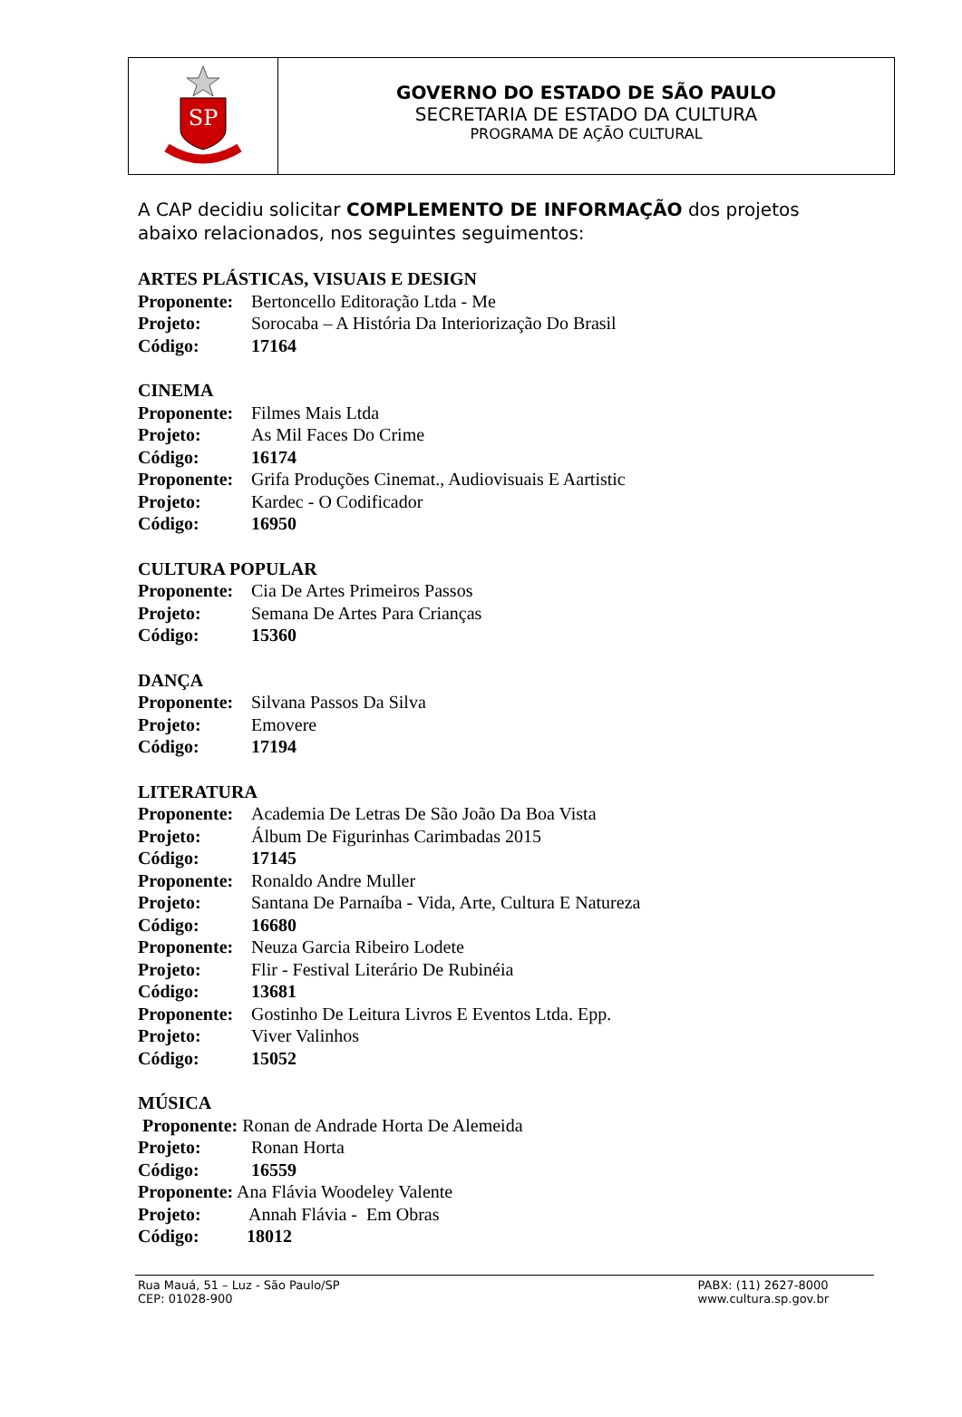SP
GOVERNO DO ESTADO DE SÃO PAULO
SECRETARIA DE ESTADO DA CULTURA
PROGRAMA DE AÇÃO CULTURAL
A CAP decidiu solicitar COMPLEMENTO DE INFORMAÇÃO dos projetos abaixo relacionados, nos seguintes seguimentos:
ARTES PLÁSTICAS, VISUAIS E DESIGN
Proponente: Bertoncello Editoração Ltda - Me
Projeto: Sorocaba – A História Da Interiorização Do Brasil
Código: 17164
CINEMA
Proponente: Filmes Mais Ltda
Projeto: As Mil Faces Do Crime
Código: 16174
Proponente: Grifa Produções Cinemat., Audiovisuais E Aartistic
Projeto: Kardec - O Codificador
Código: 16950
CULTURA POPULAR
Proponente: Cia De Artes Primeiros Passos
Projeto: Semana De Artes Para Crianças
Código: 15360
DANÇA
Proponente: Silvana Passos Da Silva
Projeto: Emovere
Código: 17194
LITERATURA
Proponente: Academia De Letras De São João Da Boa Vista
Projeto: Álbum De Figurinhas Carimbadas 2015
Código: 17145
Proponente: Ronaldo Andre Muller
Projeto: Santana De Parnaíba - Vida, Arte, Cultura E Natureza
Código: 16680
Proponente: Neuza Garcia Ribeiro Lodete
Projeto: Flir - Festival Literário De Rubinéia
Código: 13681
Proponente: Gostinho De Leitura Livros E Eventos Ltda. Epp.
Projeto: Viver Valinhos
Código: 15052
MÚSICA
Proponente: Ronan de Andrade Horta De Alemeida
Projeto: Ronan Horta
Código: 16559
Proponente: Ana Flávia Woodeley Valente
Projeto: Annah Flávia - Em Obras
Código: 18012
Rua Mauá, 51 – Luz - São Paulo/SP
CEP: 01028-900
PABX: (11) 2627-8000
www.cultura.sp.gov.br